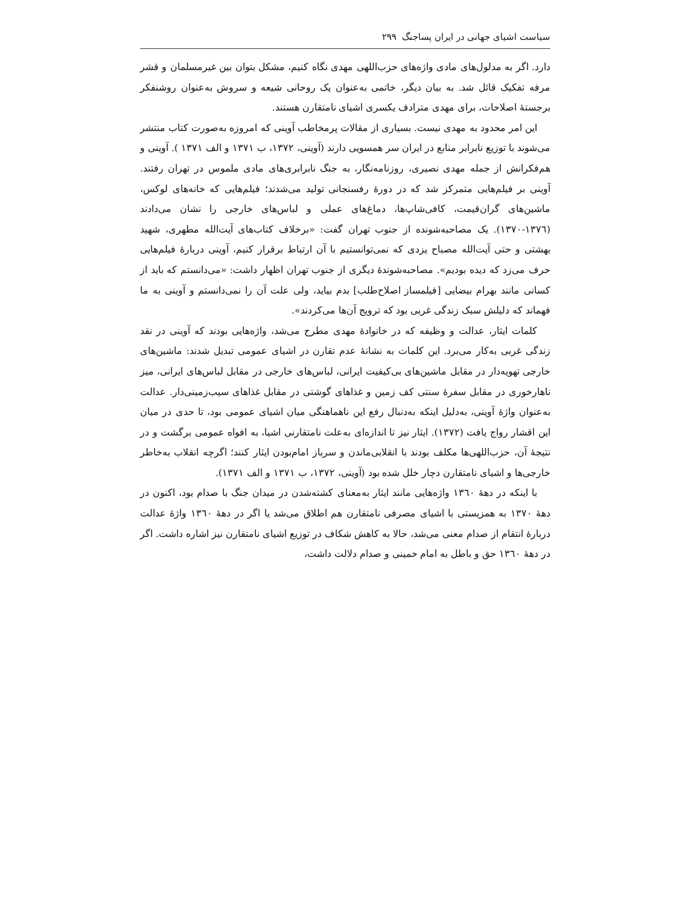سیاست اشیای جهانی در ایران پساجنگ ٢٩٩
دارد. اگر به مدلول‌های مادی واژه‌های حزب‌اللهی مهدی نگاه کنیم، مشکل بتوان بین غیرمسلمان و قشر مرفه تفکیک قائل شد. به بیان دیگر، خاتمی به‌عنوان یک روحانی شیعه و سروش به‌عنوان روشنفکر برجستهٔ اصلاحات، برای مهدی مترادف یکسری اشیای نامتقارن هستند.
این امر محدود به مهدی نیست. بسیاری از مقالات پرمخاطب آوینی که امروزه به‌صورت کتاب منتشر می‌شوند با توزیع نابرابر منابع در ایران سر همسویی دارند (آوینی، ١٣٧٢، ب ١٣٧١ و الف ١٣٧١ ). آوینی و هم‌فکرانش از جمله مهدی نصیری، روزنامه‌نگار، به جنگ نابرابری‌های مادی ملموس در تهران رفتند. آوینی بر فیلم‌هایی متمرکز شد که در دورهٔ رفسنجانی تولید می‌شدند؛ فیلم‌هایی که خانه‌های لوکس، ماشین‌های گران‌قیمت، کافی‌شاپ‌ها، دماغ‌های عملی و لباس‌های خارجی را نشان می‌دادند (١٣٧٦-١٣٧٠). یک مصاحبه‌شونده از جنوب تهران گفت: «برخلاف کتاب‌های آیت‌الله مطهری، شهید بهشتی و حتی آیت‌الله مصباح یزدی که نمی‌توانستیم با آن ارتباط برقرار کنیم، آوینی دربارهٔ فیلم‌هایی حرف می‌زد که دیده بودیم». مصاحبه‌شوندهٔ دیگری از جنوب تهران اظهار داشت: «می‌دانستم که باید از کسانی مانند بهرام بیضایی [فیلمساز اصلاح‌طلب] بدم بیاید، ولی علت آن را نمی‌دانستم و آوینی به ما فهماند که دلیلش سبک زندگی غربی بود که ترویج آن‌ها می‌کردند».
کلمات ایثار، عدالت و وظیفه که در خانوادهٔ مهدی مطرح می‌شد، واژه‌هایی بودند که آوینی در نقد زندگی غربی به‌کار می‌برد. این کلمات به نشانهٔ عدم تقارن در اشیای عمومی تبدیل شدند: ماشین‌های خارجی تهویه‌دار در مقابل ماشین‌های بی‌کیفیت ایرانی، لباس‌های خارجی در مقابل لباس‌های ایرانی، میز ناهارخوری در مقابل سفرهٔ سنتی کف زمین و غذاهای گوشتی در مقابل غذاهای سیب‌زمینی‌دار. عدالت به‌عنوان واژهٔ آوینی، به‌دلیل اینکه به‌دنبال رفع این ناهماهنگی میان اشیای عمومی بود، تا حدی در میان این اقشار رواج یافت (١٣٧٢). ایثار نیز تا اندازه‌ای به‌علت نامتقارنی اشیا، به افواه عمومی برگشت و در نتیجهٔ آن، حزب‌اللهی‌ها مکلف بودند با انقلابی‌ماندن و سرباز امام‌بودن ایثار کنند؛ اگرچه انقلاب به‌خاطر خارجی‌ها و اشیای نامتقارن دچار خلل شده بود (آوینی، ١٣٧٢، ب ١٣٧١ و الف ١٣٧١).
با اینکه در دههٔ ١٣٦٠ واژه‌هایی مانند ایثار به‌معنای کشته‌شدن در میدان جنگ با صدام بود، اکنون در دههٔ ١٣٧٠ به همزیستی با اشیای مصرفی نامتقارن هم اطلاق می‌شد یا اگر در دههٔ ١٣٦٠ واژهٔ عدالت دربارهٔ انتقام از صدام معنی می‌شد، حالا به کاهش شکاف در توزیع اشیای نامتقارن نیز اشاره داشت. اگر در دههٔ ١٣٦٠ حق و باطل به امام خمینی و صدام دلالت داشت،